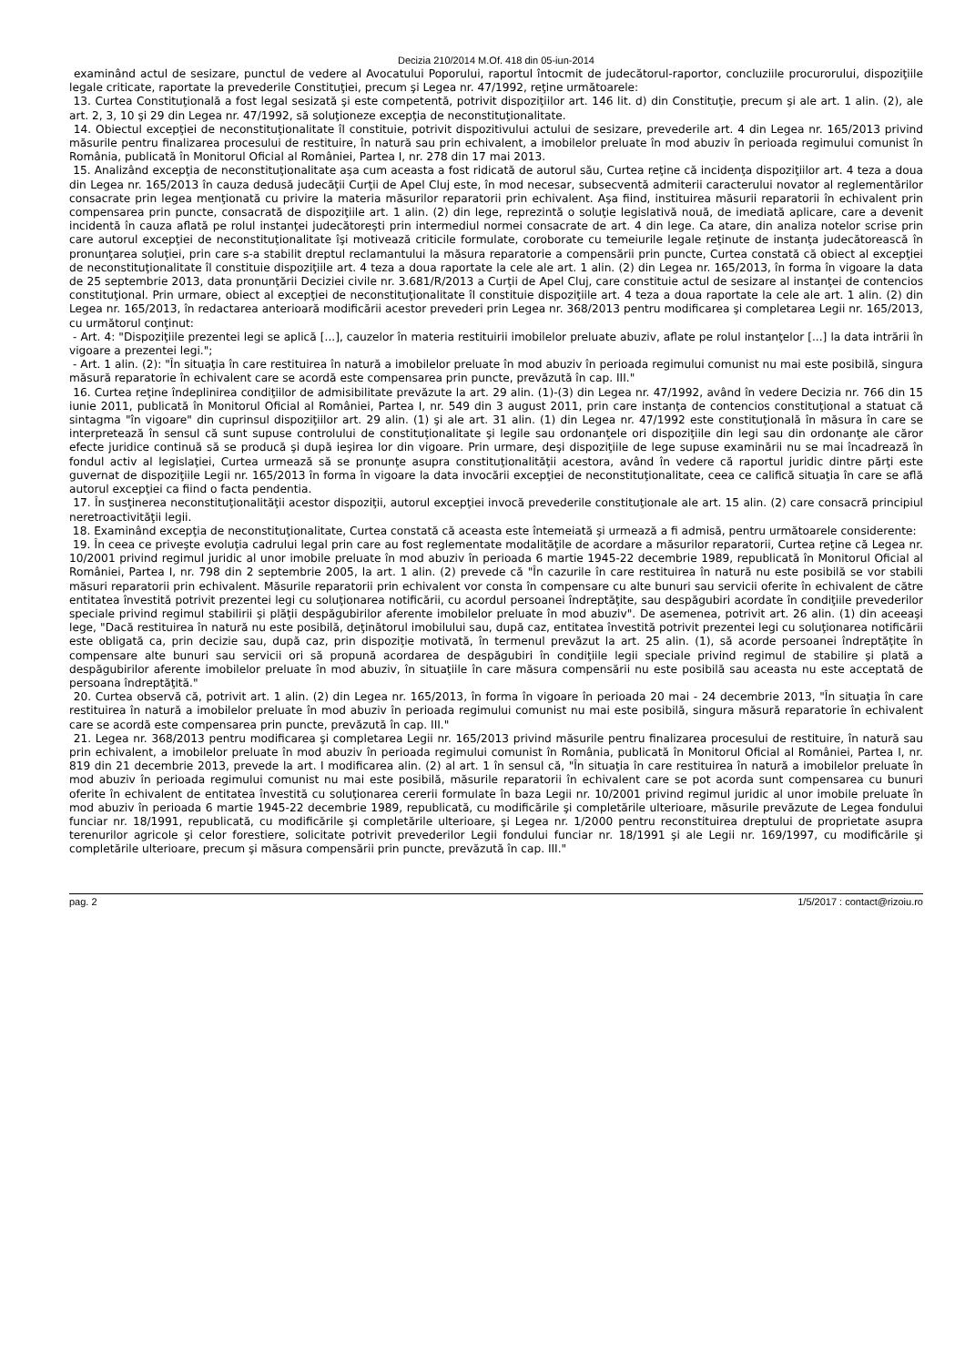Decizia 210/2014 M.Of. 418 din 05-iun-2014
examinând actul de sesizare, punctul de vedere al Avocatului Poporului, raportul întocmit de judecătorul-raportor, concluziile procurorului, dispoziţiile legale criticate, raportate la prevederile Constituţiei, precum şi Legea nr. 47/1992, reţine următoarele:
13. Curtea Constituţională a fost legal sesizată şi este competentă, potrivit dispoziţiilor art. 146 lit. d) din Constituţie, precum şi ale art. 1 alin. (2), ale art. 2, 3, 10 şi 29 din Legea nr. 47/1992, să soluţioneze excepţia de neconstituţionalitate.
14. Obiectul excepţiei de neconstituţionalitate îl constituie, potrivit dispozitivului actului de sesizare, prevederile art. 4 din Legea nr. 165/2013 privind măsurile pentru finalizarea procesului de restituire, în natură sau prin echivalent, a imobilelor preluate în mod abuziv în perioada regimului comunist în România, publicată în Monitorul Oficial al României, Partea I, nr. 278 din 17 mai 2013.
15. Analizând excepţia de neconstituţionalitate aşa cum aceasta a fost ridicată de autorul său, Curtea reţine că incidenţa dispoziţiilor art. 4 teza a doua din Legea nr. 165/2013 în cauza dedusă judecăţii Curţii de Apel Cluj este, în mod necesar, subsecventă admiterii caracterului novator al reglementărilor consacrate prin legea menţionată cu privire la materia măsurilor reparatorii prin echivalent. Aşa fiind, instituirea măsurii reparatorii în echivalent prin compensarea prin puncte, consacrată de dispoziţiile art. 1 alin. (2) din lege, reprezintă o soluţie legislativă nouă, de imediată aplicare, care a devenit incidentă în cauza aflată pe rolul instanţei judecătoreşti prin intermediul normei consacrate de art. 4 din lege. Ca atare, din analiza notelor scrise prin care autorul excepţiei de neconstituţionalitate îşi motivează criticile formulate, coroborate cu temeiurile legale reţinute de instanţa judecătorească în pronunţarea soluţiei, prin care s-a stabilit dreptul reclamantului la măsura reparatorie a compensării prin puncte, Curtea constată că obiect al excepţiei de neconstituţionalitate îl constituie dispoziţiile art. 4 teza a doua raportate la cele ale art. 1 alin. (2) din Legea nr. 165/2013, în forma în vigoare la data de 25 septembrie 2013, data pronunţării Deciziei civile nr. 3.681/R/2013 a Curţii de Apel Cluj, care constituie actul de sesizare al instanţei de contencios constituţional. Prin urmare, obiect al excepţiei de neconstituţionalitate îl constituie dispoziţiile art. 4 teza a doua raportate la cele ale art. 1 alin. (2) din Legea nr. 165/2013, în redactarea anterioară modificării acestor prevederi prin Legea nr. 368/2013 pentru modificarea şi completarea Legii nr. 165/2013, cu următorul conţinut:
- Art. 4: "Dispoziţiile prezentei legi se aplică [...], cauzelor în materia restituirii imobilelor preluate abuziv, aflate pe rolul instanţelor [...] la data intrării în vigoare a prezentei legi.";
- Art. 1 alin. (2): "În situaţia în care restituirea în natură a imobilelor preluate în mod abuziv în perioada regimului comunist nu mai este posibilă, singura măsură reparatorie în echivalent care se acordă este compensarea prin puncte, prevăzută în cap. III."
16. Curtea reţine îndeplinirea condiţiilor de admisibilitate prevăzute la art. 29 alin. (1)-(3) din Legea nr. 47/1992, având în vedere Decizia nr. 766 din 15 iunie 2011, publicată în Monitorul Oficial al României, Partea I, nr. 549 din 3 august 2011, prin care instanţa de contencios constituţional a statuat că sintagma "în vigoare" din cuprinsul dispoziţiilor art. 29 alin. (1) şi ale art. 31 alin. (1) din Legea nr. 47/1992 este constituţională în măsura în care se interpretează în sensul că sunt supuse controlului de constituţionalitate şi legile sau ordonanţele ori dispoziţiile din legi sau din ordonanţe ale căror efecte juridice continuă să se producă şi după ieşirea lor din vigoare. Prin urmare, deşi dispoziţiile de lege supuse examinării nu se mai încadrează în fondul activ al legislaţiei, Curtea urmează să se pronunţe asupra constituţionalităţii acestora, având în vedere că raportul juridic dintre părţi este guvernat de dispoziţiile Legii nr. 165/2013 în forma în vigoare la data invocării excepţiei de neconstituţionalitate, ceea ce califică situaţia în care se află autorul excepţiei ca fiind o facta pendentia.
17. În susţinerea neconstituţionalităţii acestor dispoziţii, autorul excepţiei invocă prevederile constituţionale ale art. 15 alin. (2) care consacră principiul neretroactivităţii legii.
18. Examinând excepţia de neconstituţionalitate, Curtea constată că aceasta este întemeiată şi urmează a fi admisă, pentru următoarele considerente:
19. În ceea ce priveşte evoluţia cadrului legal prin care au fost reglementate modalităţile de acordare a măsurilor reparatorii, Curtea reţine că Legea nr. 10/2001 privind regimul juridic al unor imobile preluate în mod abuziv în perioada 6 martie 1945-22 decembrie 1989, republicată în Monitorul Oficial al României, Partea I, nr. 798 din 2 septembrie 2005, la art. 1 alin. (2) prevede că "În cazurile în care restituirea în natură nu este posibilă se vor stabili măsuri reparatorii prin echivalent. Măsurile reparatorii prin echivalent vor consta în compensare cu alte bunuri sau servicii oferite în echivalent de către entitatea învestită potrivit prezentei legi cu soluţionarea notificării, cu acordul persoanei îndreptăţite, sau despăgubiri acordate în condiţiile prevederilor speciale privind regimul stabilirii şi plăţii despăgubirilor aferente imobilelor preluate în mod abuziv". De asemenea, potrivit art. 26 alin. (1) din aceeaşi lege, "Dacă restituirea în natură nu este posibilă, deţinătorul imobilului sau, după caz, entitatea învestită potrivit prezentei legi cu soluţionarea notificării este obligată ca, prin decizie sau, după caz, prin dispoziţie motivată, în termenul prevăzut la art. 25 alin. (1), să acorde persoanei îndreptăţite în compensare alte bunuri sau servicii ori să propună acordarea de despăgubiri în condiţiile legii speciale privind regimul de stabilire şi plată a despăgubirilor aferente imobilelor preluate în mod abuziv, în situaţiile în care măsura compensării nu este posibilă sau aceasta nu este acceptată de persoana îndreptăţită."
20. Curtea observă că, potrivit art. 1 alin. (2) din Legea nr. 165/2013, în forma în vigoare în perioada 20 mai - 24 decembrie 2013, "În situaţia în care restituirea în natură a imobilelor preluate în mod abuziv în perioada regimului comunist nu mai este posibilă, singura măsură reparatorie în echivalent care se acordă este compensarea prin puncte, prevăzută în cap. III."
21. Legea nr. 368/2013 pentru modificarea şi completarea Legii nr. 165/2013 privind măsurile pentru finalizarea procesului de restituire, în natură sau prin echivalent, a imobilelor preluate în mod abuziv în perioada regimului comunist în România, publicată în Monitorul Oficial al României, Partea I, nr. 819 din 21 decembrie 2013, prevede la art. I modificarea alin. (2) al art. 1 în sensul că, "În situaţia în care restituirea în natură a imobilelor preluate în mod abuziv în perioada regimului comunist nu mai este posibilă, măsurile reparatorii în echivalent care se pot acorda sunt compensarea cu bunuri oferite în echivalent de entitatea învestită cu soluţionarea cererii formulate în baza Legii nr. 10/2001 privind regimul juridic al unor imobile preluate în mod abuziv în perioada 6 martie 1945-22 decembrie 1989, republicată, cu modificările şi completările ulterioare, măsurile prevăzute de Legea fondului funciar nr. 18/1991, republicată, cu modificările şi completările ulterioare, şi Legea nr. 1/2000 pentru reconstituirea dreptului de proprietate asupra terenurilor agricole şi celor forestiere, solicitate potrivit prevederilor Legii fondului funciar nr. 18/1991 şi ale Legii nr. 169/1997, cu modificările şi completările ulterioare, precum şi măsura compensării prin puncte, prevăzută în cap. III."
pag. 2 1/5/2017 : contact@rizoiu.ro